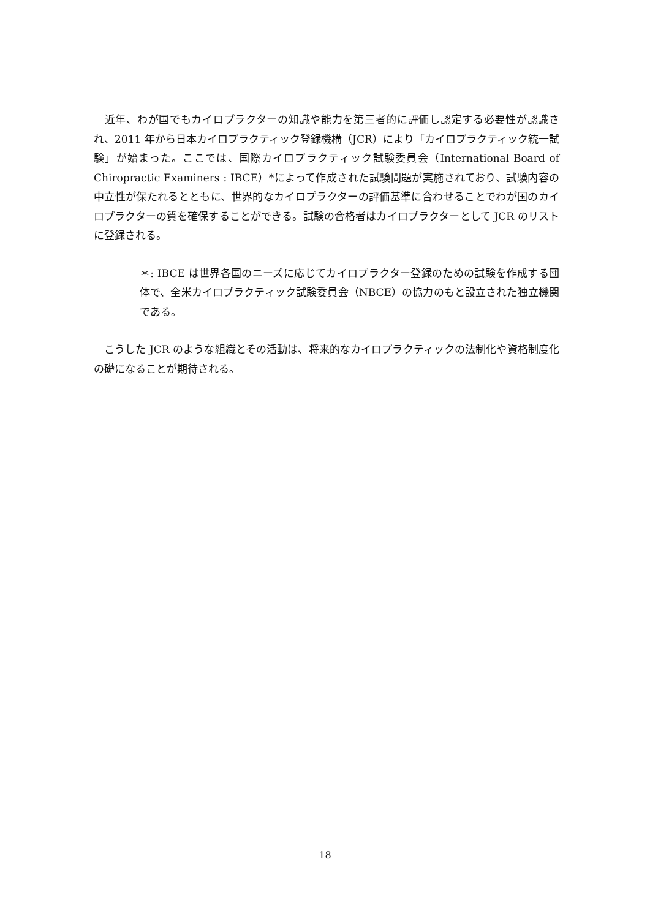近年、わが国でもカイロプラクターの知識や能力を第三者的に評価し認定する必要性が認識され、2011 年から日本カイロプラクティック登録機構（JCR）により「カイロプラクティック統一試験」が始まった。ここでは、国際カイロプラクティック試験委員会（International Board of Chiropractic Examiners : IBCE）*によって作成された試験問題が実施されており、試験内容の中立性が保たれるとともに、世界的なカイロプラクターの評価基準に合わせることでわが国のカイロプラクターの質を確保することができる。試験の合格者はカイロプラクターとして JCR のリストに登録される。
＊: IBCE は世界各国のニーズに応じてカイロプラクター登録のための試験を作成する団体で、全米カイロプラクティック試験委員会（NBCE）の協力のもと設立された独立機関である。
　こうした JCR のような組織とその活動は、将来的なカイロプラクティックの法制化や資格制度化の礎になることが期待される。
18